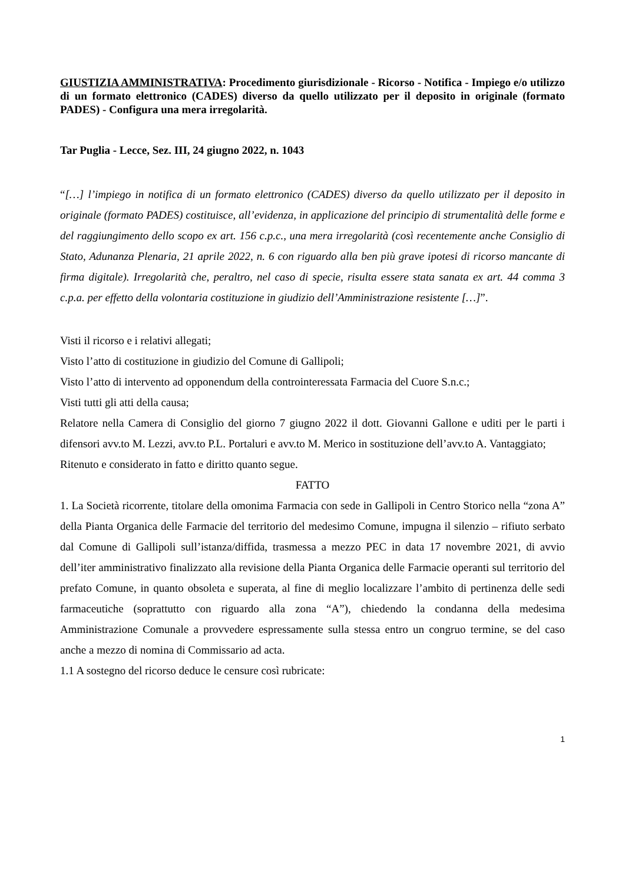GIUSTIZIA AMMINISTRATIVA: Procedimento giurisdizionale - Ricorso - Notifica - Impiego e/o utilizzo di un formato elettronico (CADES) diverso da quello utilizzato per il deposito in originale (formato PADES) - Configura una mera irregolarità.
Tar Puglia - Lecce, Sez. III, 24 giugno 2022, n. 1043
“[…] l’impiego in notifica di un formato elettronico (CADES) diverso da quello utilizzato per il deposito in originale (formato PADES) costituisce, all’evidenza, in applicazione del principio di strumentalità delle forme e del raggiungimento dello scopo ex art. 156 c.p.c., una mera irregolarità (così recentemente anche Consiglio di Stato, Adunanza Plenaria, 21 aprile 2022, n. 6 con riguardo alla ben più grave ipotesi di ricorso mancante di firma digitale). Irregolarità che, peraltro, nel caso di specie, risulta essere stata sanata ex art. 44 comma 3 c.p.a. per effetto della volontaria costituzione in giudizio dell’Amministrazione resistente […]”.
Visti il ricorso e i relativi allegati;
Visto l’atto di costituzione in giudizio del Comune di Gallipoli;
Visto l’atto di intervento ad opponendum della controinteressata Farmacia del Cuore S.n.c.;
Visti tutti gli atti della causa;
Relatore nella Camera di Consiglio del giorno 7 giugno 2022 il dott. Giovanni Gallone e uditi per le parti i difensori avv.to M. Lezzi, avv.to P.L. Portaluri e avv.to M. Merico in sostituzione dell’avv.to A. Vantaggiato;
Ritenuto e considerato in fatto e diritto quanto segue.
FATTO
1. La Società ricorrente, titolare della omonima Farmacia con sede in Gallipoli in Centro Storico nella “zona A” della Pianta Organica delle Farmacie del territorio del medesimo Comune, impugna il silenzio – rifiuto serbato dal Comune di Gallipoli sull’istanza/diffida, trasmessa a mezzo PEC in data 17 novembre 2021, di avvio dell’iter amministrativo finalizzato alla revisione della Pianta Organica delle Farmacie operanti sul territorio del prefato Comune, in quanto obsoleta e superata, al fine di meglio localizzare l’ambito di pertinenza delle sedi farmaceutiche (soprattutto con riguardo alla zona “A”), chiedendo la condanna della medesima Amministrazione Comunale a provvedere espressamente sulla stessa entro un congruo termine, se del caso anche a mezzo di nomina di Commissario ad acta.
1.1 A sostegno del ricorso deduce le censure così rubricate:
1